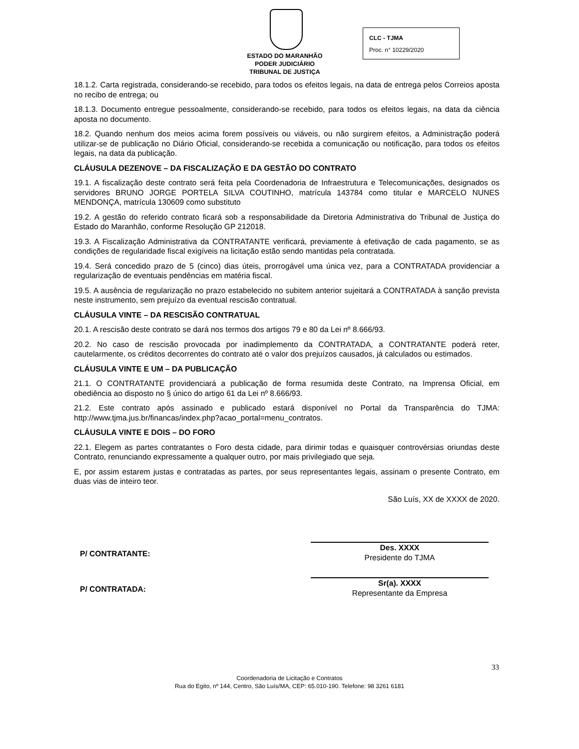ESTADO DO MARANHÃO
PODER JUDICIÁRIO
TRIBUNAL DE JUSTIÇA
CLC - TJMA
Proc. n° 10229/2020
18.1.2. Carta registrada, considerando-se recebido, para todos os efeitos legais, na data de entrega pelos Correios aposta no recibo de entrega; ou
18.1.3. Documento entregue pessoalmente, considerando-se recebido, para todos os efeitos legais, na data da ciência aposta no documento.
18.2. Quando nenhum dos meios acima forem possíveis ou viáveis, ou não surgirem efeitos, a Administração poderá utilizar-se de publicação no Diário Oficial, considerando-se recebida a comunicação ou notificação, para todos os efeitos legais, na data da publicação.
CLÁUSULA DEZENOVE – DA FISCALIZAÇÃO E DA GESTÃO DO CONTRATO
19.1. A fiscalização deste contrato será feita pela Coordenadoria de Infraestrutura e Telecomunicações, designados os servidores BRUNO JORGE PORTELA SILVA COUTINHO, matrícula 143784 como titular e MARCELO NUNES MENDONÇA, matrícula 130609 como substituto
19.2. A gestão do referido contrato ficará sob a responsabilidade da Diretoria Administrativa do Tribunal de Justiça do Estado do Maranhão, conforme Resolução GP 212018.
19.3. A Fiscalização Administrativa da CONTRATANTE verificará, previamente à efetivação de cada pagamento, se as condições de regularidade fiscal exigíveis na licitação estão sendo mantidas pela contratada.
19.4. Será concedido prazo de 5 (cinco) dias úteis, prorrogável uma única vez, para a CONTRATADA providenciar a regularização de eventuais pendências em matéria fiscal.
19.5. A ausência de regularização no prazo estabelecido no subitem anterior sujeitará a CONTRATADA à sanção prevista neste instrumento, sem prejuízo da eventual rescisão contratual.
CLÁUSULA VINTE – DA RESCISÃO CONTRATUAL
20.1. A rescisão deste contrato se dará nos termos dos artigos 79 e 80 da Lei nº 8.666/93.
20.2. No caso de rescisão provocada por inadimplemento da CONTRATADA, a CONTRATANTE poderá reter, cautelarmente, os créditos decorrentes do contrato até o valor dos prejuízos causados, já calculados ou estimados.
CLÁUSULA VINTE E UM – DA PUBLICAÇÃO
21.1. O CONTRATANTE providenciará a publicação de forma resumida deste Contrato, na Imprensa Oficial, em obediência ao disposto no § único do artigo 61 da Lei nº 8.666/93.
21.2. Este contrato após assinado e publicado estará disponível no Portal da Transparência do TJMA: http://www.tjma.jus.br/financas/index.php?acao_portal=menu_contratos.
CLÁUSULA VINTE E DOIS – DO FORO
22.1. Elegem as partes contratantes o Foro desta cidade, para dirimir todas e quaisquer controvérsias oriundas deste Contrato, renunciando expressamente a qualquer outro, por mais privilegiado que seja.
E, por assim estarem justas e contratadas as partes, por seus representantes legais, assinam o presente Contrato, em duas vias de inteiro teor.
São Luís, XX de XXXX de 2020.
P/ CONTRATANTE:
Des. XXXX
Presidente do TJMA
P/ CONTRATADA:
Sr(a). XXXX
Representante da Empresa
33
Coordenadoria de Licitação e Contratos
Rua do Egito, nº 144, Centro, São Luís/MA, CEP: 65.010-190. Telefone: 98 3261 6181